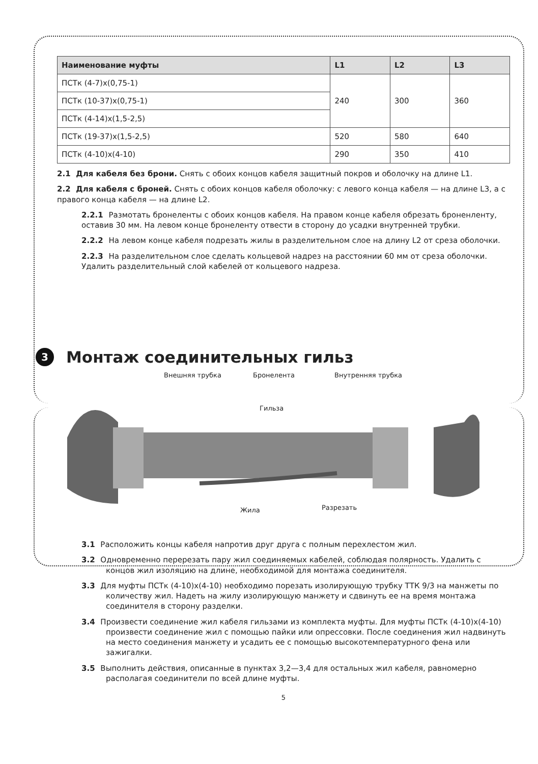| Наименование муфты | L1 | L2 | L3 |
| --- | --- | --- | --- |
| ПСТк (4-7)х(0,75-1) | 240 | 300 | 360 |
| ПСТк (10-37)х(0,75-1) | | | |
| ПСТк (4-14)х(1,5-2,5) | | | |
| ПСТк (19-37)х(1,5-2,5) | 520 | 580 | 640 |
| ПСТк (4-10)х(4-10) | 290 | 350 | 410 |
2.1 Для кабеля без брони. Снять с обоих концов кабеля защитный покров и оболочку на длине L1.
2.2 Для кабеля с броней. Снять с обоих концов кабеля оболочку: с левого конца кабеля — на длине L3, а с правого конца кабеля — на длине L2.
2.2.1 Размотать бронеленты с обоих концов кабеля. На правом конце кабеля обрезать броненленту, оставив 30 мм. На левом конце бронеленту отвести в сторону до усадки внутренней трубки.
2.2.2 На левом конце кабеля подрезать жилы в разделительном слое на длину L2 от среза оболочки.
2.2.3 На разделительном слое сделать кольцевой надрез на расстоянии 60 мм от среза оболочки. Удалить разделительный слой кабелей от кольцевого надреза.
3 Монтаж соединительных гильз
Внешняя трубка Бронелента Внутренняя трубка
Гильза
Жила Разрезать
3.1 Расположить концы кабеля напротив друг друга с полным перехлестом жил.
3.2 Одновременно перерезать пару жил соединяемых кабелей, соблюдая полярность. Удалить с концов жил изоляцию на длине, необходимой для монтажа соединителя.
3.3 Для муфты ПСТк (4-10)х(4-10) необходимо порезать изолирующую трубку ТТК 9/3 на манжеты по количеству жил. Надеть на жилу изолирующую манжету и сдвинуть ее на время монтажа соединителя в сторону разделки.
3.4 Произвести соединение жил кабеля гильзами из комплекта муфты. Для муфты ПСТк (4-10)х(4-10) произвести соединение жил с помощью пайки или опрессовки. После соединения жил надвинуть на место соединения манжету и усадить ее с помощью высокотемпературного фена или зажигалки.
3.5 Выполнить действия, описанные в пунктах 3,2—3,4 для остальных жил кабеля, равномерно располагая соединители по всей длине муфты.
5